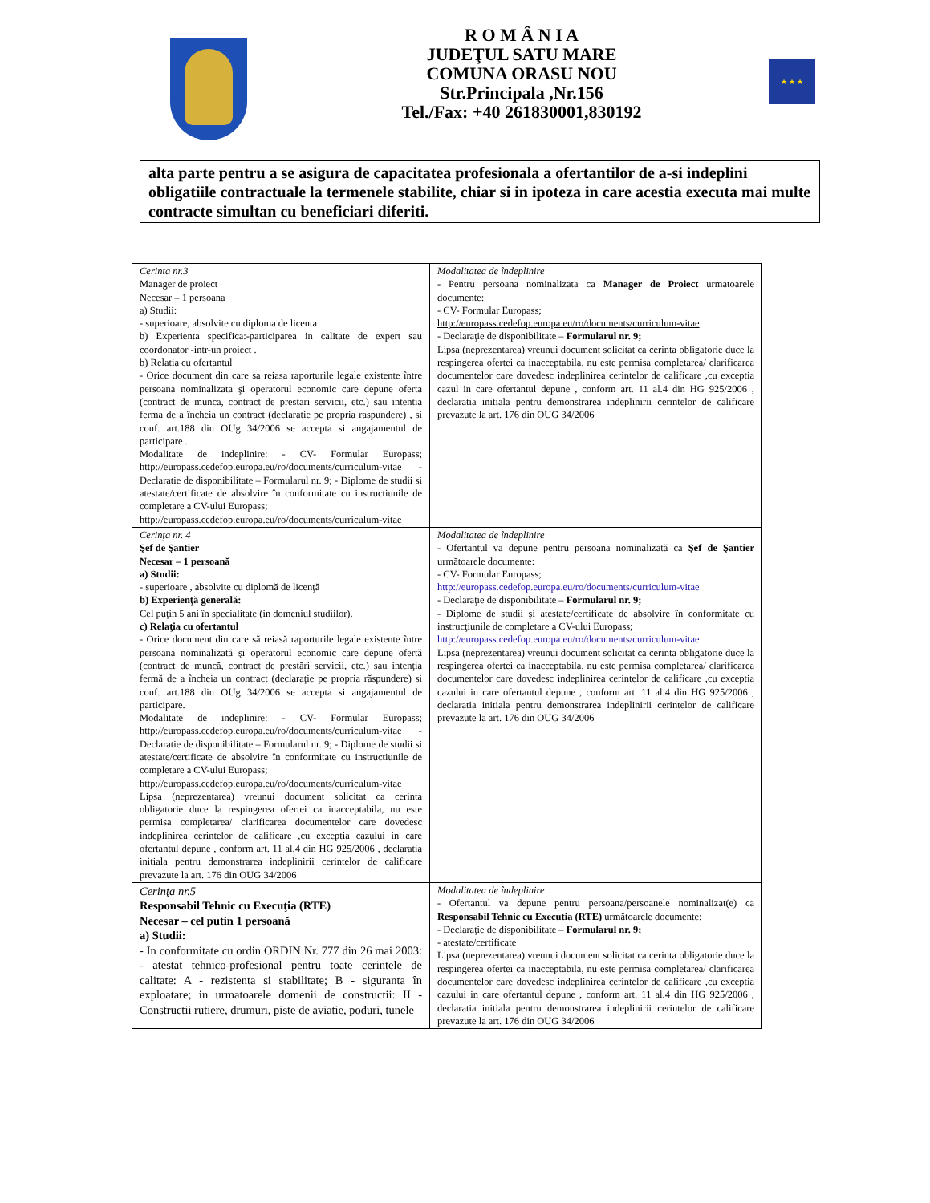R O M Â N I A
JUDEŢUL SATU MARE
COMUNA ORASU NOU
Str.Principala ,Nr.156
Tel./Fax: +40 261830001,830192
★ ★ ★
alta parte pentru a se asigura de capacitatea profesionala a ofertantilor de a-si indeplini obligatiile contractuale la termenele stabilite, chiar si in ipoteza in care acestia executa mai multe contracte simultan cu beneficiari diferiti.
| Cerinta nr.3 Manager de proiect Necesar – 1 persoana a) Studii: - superioare, absolvite cu diploma de licenta b) Experienta specifica:-participarea in calitate de expert sau coordonator -intr-un proiect . b) Relatia cu ofertantul - Orice document din care sa reiasa raporturile legale existente între persoana nominalizata şi operatorul economic care depune oferta (contract de munca, contract de prestari servicii, etc.) sau intentia ferma de a încheia un contract (declaratie pe propria raspundere) , si conf. art.188 din OUg 34/2006 se accepta si angajamentul de participare . Modalitate de indeplinire: - CV- Formular Europass; http://europass.cedefop.europa.eu/ro/documents/curriculum-vitae - Declaratie de disponibilitate – Formularul nr. 9; - Diplome de studii si atestate/certificate de absolvire în conformitate cu instructiunile de completare a CV-ului Europass; http://europass.cedefop.europa.eu/ro/documents/curriculum-vitae | Modalitatea de îndeplinire - Pentru persoana nominalizata ca Manager de Proiect urmatoarele documente: - CV- Formular Europass; http://europass.cedefop.europa.eu/ro/documents/curriculum-vitae - Declaraţie de disponibilitate – Formularul nr. 9; Lipsa (neprezentarea) vreunui document solicitat ca cerinta obligatorie duce la respingerea ofertei ca inacceptabila, nu este permisa completarea/ clarificarea documentelor care dovedesc indeplinirea cerintelor de calificare ,cu exceptia cazul in care ofertantul depune , conform art. 11 al.4 din HG 925/2006 , declaratia initiala pentru demonstrarea indeplinirii cerintelor de calificare prevazute la art. 176 din OUG 34/2006 |
| Cerinţa nr. 4 Şef de Şantier Necesar – 1 persoană a) Studii: - superioare , absolvite cu diplomă de licenţă b) Experienţă generală: Cel puţin 5 ani în specialitate (in domeniul studiilor). c) Relaţia cu ofertantul - Orice document din care să reiasă raporturile legale existente între persoana nominalizată şi operatorul economic care depune ofertă (contract de muncă, contract de prestări servicii, etc.) sau intenţia fermă de a încheia un contract (declaraţie pe propria răspundere) si conf. art.188 din OUg 34/2006 se accepta si angajamentul de participare. Modalitate de indeplinire: - CV- Formular Europass; http://europass.cedefop.europa.eu/ro/documents/curriculum-vitae - Declaratie de disponibilitate – Formularul nr. 9; - Diplome de studii si atestate/certificate de absolvire în conformitate cu instructiunile de completare a CV-ului Europass; http://europass.cedefop.europa.eu/ro/documents/curriculum-vitae Lipsa (neprezentarea) vreunui document solicitat ca cerinta obligatorie duce la respingerea ofertei ca inacceptabila, nu este permisa completarea/ clarificarea documentelor care dovedesc indeplinirea cerintelor de calificare ,cu exceptia cazului in care ofertantul depune , conform art. 11 al.4 din HG 925/2006 , declaratia initiala pentru demonstrarea indeplinirii cerintelor de calificare prevazute la art. 176 din OUG 34/2006 | Modalitatea de îndeplinire - Ofertantul va depune pentru persoana nominalizată ca Şef de Şantier următoarele documente: - CV- Formular Europass; http://europass.cedefop.europa.eu/ro/documents/curriculum-vitae - Declaraţie de disponibilitate – Formularul nr. 9; - Diplome de studii şi atestate/certificate de absolvire în conformitate cu instrucţiunile de completare a CV-ului Europass; http://europass.cedefop.europa.eu/ro/documents/curriculum-vitae Lipsa (neprezentarea) vreunui document solicitat ca cerinta obligatorie duce la respingerea ofertei ca inacceptabila, nu este permisa completarea/ clarificarea documentelor care dovedesc indeplinirea cerintelor de calificare ,cu exceptia cazului in care ofertantul depune , conform art. 11 al.4 din HG 925/2006 , declaratia initiala pentru demonstrarea indeplinirii cerintelor de calificare prevazute la art. 176 din OUG 34/2006 |
| Cerinţa nr.5 Responsabil Tehnic cu Execuţia (RTE) Necesar – cel putin 1 persoană a) Studii: - In conformitate cu ordin ORDIN Nr. 777 din 26 mai 2003: - atestat tehnico-profesional pentru toate cerintele de calitate: A - rezistenta si stabilitate; B - siguranta în exploatare; in urmatoarele domenii de constructii: II -Constructii rutiere, drumuri, piste de aviatie, poduri, tunele | Modalitatea de îndeplinire - Ofertantul va depune pentru persoana/persoanele nominalizat(e) ca Responsabil Tehnic cu Executia (RTE) următoarele documente: - Declaraţie de disponibilitate – Formularul nr. 9; - atestate/certificate Lipsa (neprezentarea) vreunui document solicitat ca cerinta obligatorie duce la respingerea ofertei ca inacceptabila, nu este permisa completarea/ clarificarea documentelor care dovedesc indeplinirea cerintelor de calificare ,cu exceptia cazului in care ofertantul depune , conform art. 11 al.4 din HG 925/2006 , declaratia initiala pentru demonstrarea indeplinirii cerintelor de calificare prevazute la art. 176 din OUG 34/2006 |